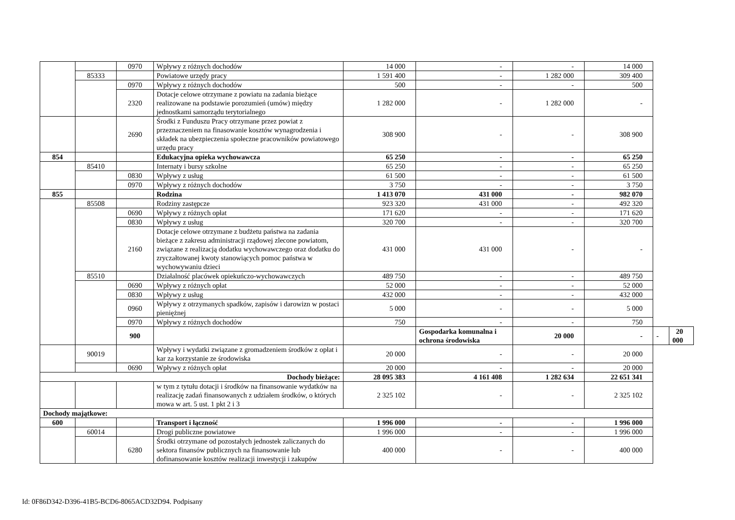| | | 0970 | Wpływy z różnych dochodów | 14 000 | - | - | 14 000 | | |
| | 85333 | | Powiatowe urzędy pracy | 1 591 400 | - | 1 282 000 | 309 400 | | |
| | | 0970 | Wpływy z różnych dochodów | 500 | - | - | 500 | | |
| | | 2320 | Dotacje celowe otrzymane z powiatu na zadania bieżące realizowane na podstawie porozumień (umów) między jednostkami samorządu terytorialnego | 1 282 000 | - | 1 282 000 | - | | |
| | | 2690 | Środki z Funduszu Pracy otrzymane przez powiat z przeznaczeniem na finasowanie kosztów wynagrodzenia i składek na ubezpieczenia społeczne pracowników powiatowego urzędu pracy | 308 900 | - | - | 308 900 | | |
| 854 | | | Edukacyjna opieka wychowawcza | 65 250 | - | - | 65 250 | | |
| | 85410 | | Internaty i bursy szkolne | 65 250 | - | - | 65 250 | | |
| | | 0830 | Wpływy z usług | 61 500 | - | - | 61 500 | | |
| | | 0970 | Wpływy z różnych dochodów | 3 750 | - | - | 3 750 | | |
| 855 | | | Rodzina | 1 413 070 | 431 000 | - | 982 070 | | |
| | 85508 | | Rodziny zastępcze | 923 320 | 431 000 | - | 492 320 | | |
| | | 0690 | Wpływy z różnych opłat | 171 620 | - | - | 171 620 | | |
| | | 0830 | Wpływy z usług | 320 700 | - | - | 320 700 | | |
| | | 2160 | Dotacje celowe otrzymane z budżetu państwa na zadania bieżące z zakresu administracji rządowej zlecone powiatom, związane z realizacją dodatku wychowawczego oraz dodatku do zryczałtowanej kwoty stanowiących pomoc państwa w wychowywaniu dzieci | 431 000 | 431 000 | - | - | | |
| | 85510 | | Działalność placówek opiekuńczo-wychowawczych | 489 750 | - | - | 489 750 | | |
| | | 0690 | Wpływy z różnych opłat | 52 000 | - | - | 52 000 | | |
| | | 0830 | Wpływy z usług | 432 000 | - | - | 432 000 | | |
| | | 0960 | Wpływy z otrzymanych spadków, zapisów i darowizn w postaci pieniężnej | 5 000 | - | - | 5 000 | | |
| | | 0970 | Wpływy z różnych dochodów | 750 | - | - | 750 | | |
| | | 900 | | | Gospodarka komunalna i ochrona środowiska | 20 000 | - | - | 20 000 |
| | 90019 | | Wpływy i wydatki związane z gromadzeniem środków z opłat i kar za korzystanie ze środowiska | 20 000 | - | - | 20 000 | | |
| | | 0690 | Wpływy z różnych opłat | 20 000 | - | - | 20 000 | | |
| Dochody bieżące: | | | | 28 095 383 | 4 161 408 | 1 282 634 | 22 651 341 | | |
| | | | w tym z tytułu dotacji i środków na finansowanie wydatków na realizację zadań finansowanych z udziałem środków, o których mowa w art. 5 ust. 1 pkt 2 i 3 | 2 325 102 | - | - | 2 325 102 | | |
| Dochody majątkowe: | | | | | | | | | |
| 600 | | | Transport i łączność | 1 996 000 | - | - | 1 996 000 | | |
| | 60014 | | Drogi publiczne powiatowe | 1 996 000 | - | - | 1 996 000 | | |
| | | 6280 | Środki otrzymane od pozostałych jednostek zaliczanych do sektora finansów publicznych na finansowanie lub dofinansowanie kosztów realizacji inwestycji i zakupów | 400 000 | - | - | 400 000 | | |
Id: 0F86D342-D396-41B5-BCD6-8065ACD32D94. Podpisany